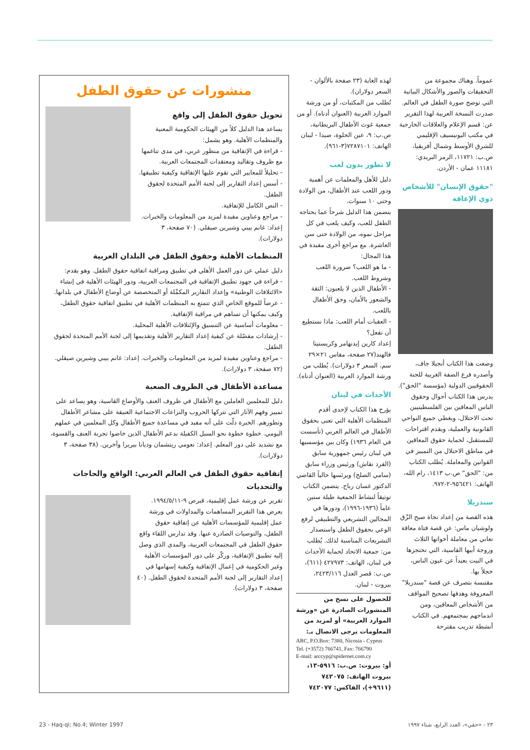عموماً. وهناك مجموعة من التحقيقات والصور والأشكال البيانية التي توضح صورة الطفل في العالم. صدرت النسخة العربية لهذا التقرير عن: قسم الإعلام والعلاقات الخارجية في مكتب اليونيسيف الإقليمي للشرق الأوسط وشمال أفريقيا، ص.ب: ١١٧٢١، الرمز البريدي: ١١١٨١ عمان - الأردن.
"حقوق الإنسان" للأشخاص ذوي الإعاقة
وضعت هذا الكتاب أنجيلا جاف، وأصدره فرع الضفة الغربية للجنة الحقوقيين الدولية (مؤسسة "الحق").
يدرس هذا الكتاب أحوال وحقوق الناس المعاقين بين الفلسطينيين تحت الاحتلال، ويغطي جميع النواحي القانونية والعملية، ويقدم اقتراحات للمستقبل، لحماية حقوق المعاقين في مناطق الاحتلال من التمييز في القوانين والمعاملة. يُطلب الكتاب من: "الحق" ص.ب ١٤١٣، رام الله، الهاتف: ٩٥٦٤٢١-٢-٩٧٢.
سندريلا
هذه القصة من إعداد نجاة صبح الزّق ولوشيان ماس: عن قصة فتاة معاقة تعاني من معاملة أخواتها الثلاث وزوجة أبيها القاسية، التي تحتجزها في البيت بعيداً عن عيون الناس، خجلاً بها.
مقتبسة بتصرف عن قصة "سندريلا" المعروفة وهدفها تصحيح المواقف من الأشخاص المعاقين، ومن اندماجهم بمجتمعهم. في الكتاب أنشطة تدريب مقترحة
لهذه الغاية (٢٣ صفحة بالألوان - السعر دولاران).
تُطلب من المكتبات، أو من ورشة الموارد العربية (العنوان أدناه). أو من جمعية غوث الأطفال البريطانية، ص.ب: ٩، عين الحلوة، صيدا - لبنان الهاتف: ٧٢٨٧١٠١(٣-٩٦١).
لا تطور بدون لعب
دليل للأهل والمعلمات عن أهمية ودور اللعب عند الأطفال، من الولادة وحتى ١٠ سنوات.
يتضمن هذا الدليل شرحاً عما يحتاجه الطفل للعب، وكيف يلعب في كل مراحل نموه، من الولادة حتى سن العاشرة. مع مراجع أخرى مفيدة في هذا المجال:
- ما هو اللعب؟ ضرورة اللعب وشروط اللعب.
- الأطفال الذين لا يلعبون: الثقة والشعور بالأمان، وحق الأطفال باللعب.
- العقبات أمام اللعب: ماذا نستطيع أن نفعل؟
إعداد كارين إيدنهامر وكريستينا فالهند(٢٧ صفحة، مقاس ٢١×٢٩ سم، السعر ٣ دولارات). يُطلب من ورشة الموارد العربية (العنوان أدناه).
الأحداث في لبنان
يؤرخ هذا الكتاب لإحدى أقدم المنظمات الأهلية التي تعنى بحقوق الأطفال في العالم العربي (تأسست في العام ١٩٣٦) وكان بين مؤسسيها في لبنان رئيس جمهورية سابق (الفرد نقاش) ورئيس وزراء سابق (سامي الصلح) ويرئسها حالياً القاضي الدكتور غسان رباح. يتضمن الكتاب توثيقاً لنشاط الجمعية طيلة ستين عاماً (١٩٣٦-١٩٩٦)، ودورها في المجالين التشريعي والتطبيقي لرفع الوعي بحقوق الطفل واستصدار التشريعات المناسبة لذلك. يُطلب من: جمعية الاتحاد لحماية الأحداث في لبنان، الهاتف: ٤٢٧٩٧٣ (٦١١)، ص.ب: قصر العدل ٢٤٢٣/١١٦، بيروت - لبنان.
للحصول على نسخ من المنشورات الصادرة عن «ورشة الموارد العربية» أو لمزيد من المعلومات يرجى الاتصال بـ:
ARC, P.O.Box: 7380, Nicosia - Cyprus
Tel. (+3572) 766741, Fax: 766790
E-mail: arccyp@spidernet.com.cy
أو: بيروت: ص.ب: ٥٩١٦-١٣، بيروت الهاتف: ٧٤٢٠٧٥ (٩٦١١+)، الفاكس: ٧٤٢٠٧٧
منشورات عن حقوق الطفل
تحويل حقوق الطفل إلى واقع
يساعد هذا الدليل كلاً من الهيئات الحكومية المعنية والمنظمات الأهلية. وهو يشمل:
- قراءة في الإتفاقية من منظور عربي، في مدى تناغمها مع ظروف وتقاليد ومعتقدات المجتمعات العربية.
- تحليلاً للمعايير التي تقوم عليها الإتفاقية وكيفية تطبيقها.
- أسس إعداد التقارير إلى لجنة الأمم المتحدة لحقوق الطفل.
- النص الكامل للإتفاقية.
- مراجع وعناوين مفيدة لمزيد من المعلومات والخبرات. إعداد: غانم بيبي وشيرين صيقلي. (٧٠ صفحة، ٣ دولارات).
المنظمات الأهلية وحقوق الطفل في البلدان العربية
دليل عملي عن دور العمل الأهلي في تطبيق ومراقبة اتفاقية حقوق الطفل. وهو يقدم:
- قراءة في جهود تطبيق الإتفاقية في المجتمعات العربية، ودور الهيئات الأهلية في إنشاء «الائتلافات الوطنية» وإعداد التقارير المكمِّلة أو المتخصصة عن أوضاع الأطفال في بلدانها.
- عرضاً للموقع الخاص الذي تتمتع به المنظمات الأهلية في تطبيق اتفاقية حقوق الطفل، وكيف يمكنها أن تساهم في مراقبة الإتفاقية.
- معلومات أساسية عن التنسيق والإئتلافات الأهلية المحلية.
- إرشادات مفصّلة عن كيفية إعداد التقارير الأهلية وتقديمها إلى لجنة الأمم المتحدة لحقوق الطفل.
- مراجع وعناوين مفيدة لمزيد من المعلومات والخبرات. إعداد: غانم بيبي وشيرين صيقلي. (٧٢ صفحة، ٣ دولارات).
مساعدة الأطفال في الظروف الصعبة
دليل للمعلمين العاملين مع الأطفال في ظروف العنف والأوضاع القاسية، وهو يساعد على تمييز وفهم الآثار التي تتركها الحروب والنزاعات الاجتماعية العنيفة على مشاعر الأطفال وتطورهم. الخبرة دلّت على أنه مفيد في مساعدة جميع الأطفال وكل المعلمين في عملهم اليومي. خطوة خطوة نحو السبل الكفيلة بدعم الأطفال الذين خاضوا تجربة العنف والقسوة، مع تشديد على دور المعلم. إعداد: نعومي ريتشمان وديانا بيريرا وآخرين. (٣٨ صفحة، ٣ دولارات).
إتفاقية حقوق الطفل في العالم العربي: الواقع والحاجات والتحديات
تقرير عن ورشة عمل إقليمية، قبرص ٩-١٩٩٤/٥/١١. يعرض هذا التقرير المساهمات والمداولات في ورشة عمل إقليمية للمؤسسات الأهلية عن إتفاقية حقوق الطفل، والتوصيات الصادرة عنها. وقد تدارس اللقاء واقع حقوق الطفل في المجتمعات العربية، والمدى الذي وصل إليه تطبيق الإتفاقية، وركّز على دور المؤسسات الأهلية وغير الحكومية في إعمال الإتفاقية وكيفية إسهامها في إعداد التقارير إلى لجنة الأمم المتحدة لحقوق الطفل. (٤٠ صفحة، ٣ دولارات).
23 - Haq-qi; No.4; Winter 1997 ٢٣ - «حقي»، العدد الرابع، شتاء ١٩٩٧